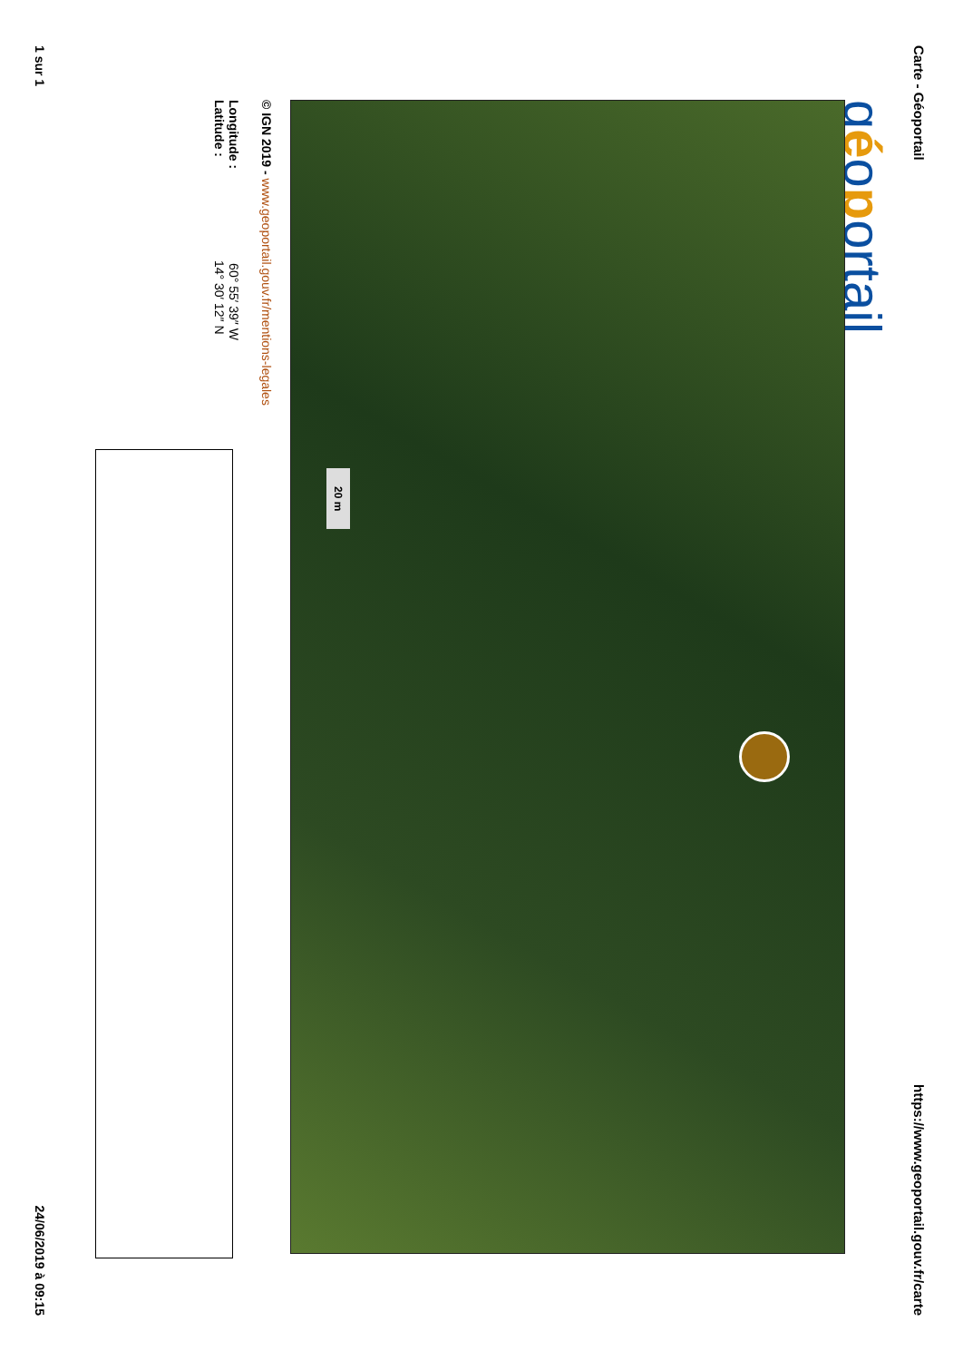Carte - Géoportail https://www.geoportail.gouv.fr/carte
géoportail
20 m
© IGN 2019 - www.geoportail.gouv.fr/mentions-legales
Longitude : 60° 55′ 39″ W
Latitude : 14° 30′ 12″ N
1 sur 1 24/06/2019 à 09:15